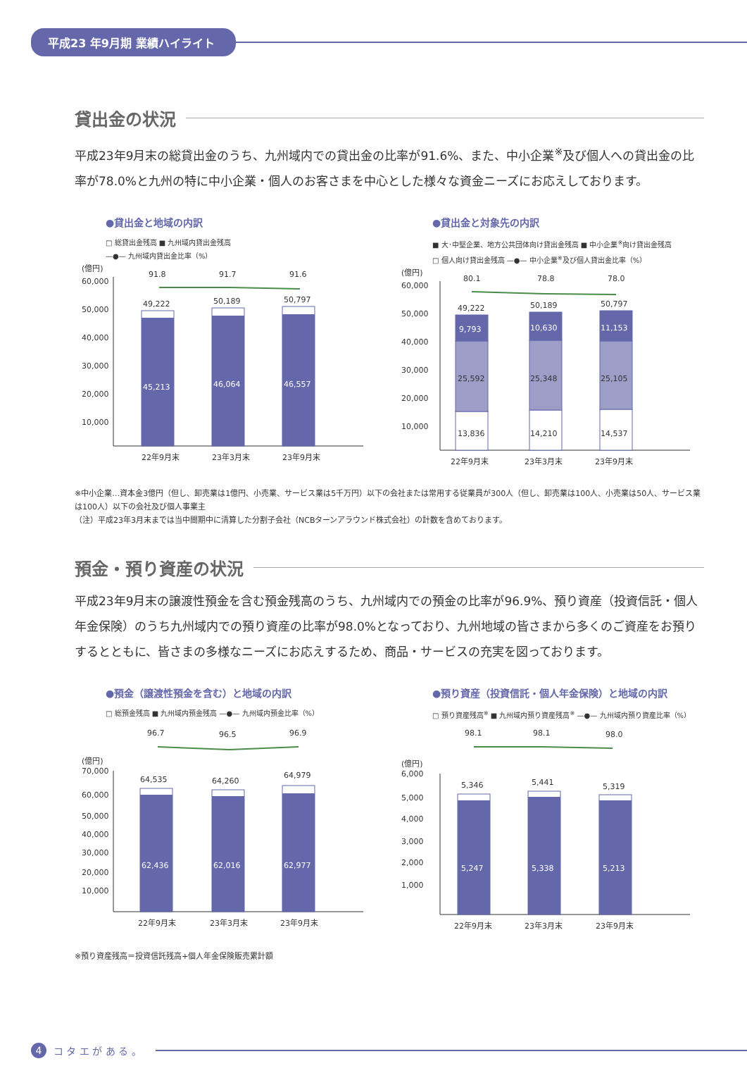平成23 年9月期 業績ハイライト
貸出金の状況
平成23年9月末の総貸出金のうち、九州域内での貸出金の比率が91.6%、また、中小企業<sup>※</sup>及び個人への貸出金の比率が78.0%と九州の特に中小企業・個人のお客さまを中心とした様々な資金ニーズにお応えしております。
●貸出金と地域の内訳
□ 総貸出金残高 ■ 九州域内貸出金残高
—●— 九州域内貸出金比率（%）
(億円)
60,000
50,000
40,000
30,000
20,000
10,000
91.8
91.7
91.6
49,222
50,189
50,797
45,213
46,064
46,557
22年9月末
23年3月末
23年9月末
●貸出金と対象先の内訳
■ 大･中堅企業、地方公共団体向け貸出金残高 ■ 中小企業<sup>※</sup>向け貸出金残高
□ 個人向け貸出金残高 —●— 中小企業<sup>※</sup>及び個人貸出金比率（%）
(億円)
60,000
50,000
40,000
30,000
20,000
10,000
80.1
78.8
78.0
49,222
50,189
50,797
9,793
10,630
11,153
25,592
25,348
25,105
13,836
14,210
14,537
22年9月末
23年3月末
23年9月末
※中小企業…資本金3億円（但し、卸売業は1億円、小売業、サービス業は5千万円）以下の会社または常用する従業員が300人（但し、卸売業は100人、小売業は50人、サービス業は100人）以下の会社及び個人事業主
（注）平成23年3月末までは当中間期中に清算した分割子会社（NCBターンアラウンド株式会社）の計数を含めております。
預金・預り資産の状況
平成23年9月末の譲渡性預金を含む預金残高のうち、九州域内での預金の比率が96.9%、預り資産（投資信託・個人年金保険）のうち九州域内での預り資産の比率が98.0%となっており、九州地域の皆さまから多くのご資産をお預りするとともに、皆さまの多様なニーズにお応えするため、商品・サービスの充実を図っております。
●預金（譲渡性預金を含む）と地域の内訳
□ 総預金残高 ■ 九州域内預金残高 —●— 九州域内預金比率（%）
(億円)
70,000
60,000
50,000
40,000
30,000
20,000
10,000
96.7
96.5
96.9
64,535
64,260
64,979
62,436
62,016
62,977
22年9月末
23年3月末
23年9月末
●預り資産（投資信託・個人年金保険）と地域の内訳
□ 預り資産残高<sup>※</sup> ■ 九州域内預り資産残高<sup>※</sup> —●— 九州域内預り資産比率（%）
(億円)
6,000
5,000
4,000
3,000
2,000
1,000
98.1
98.1
98.0
5,346
5,441
5,319
5,247
5,338
5,213
22年9月末
23年3月末
23年9月末
※預り資産残高＝投資信託残高+個人年金保険販売累計額
4 コ タ エ が あ る 。